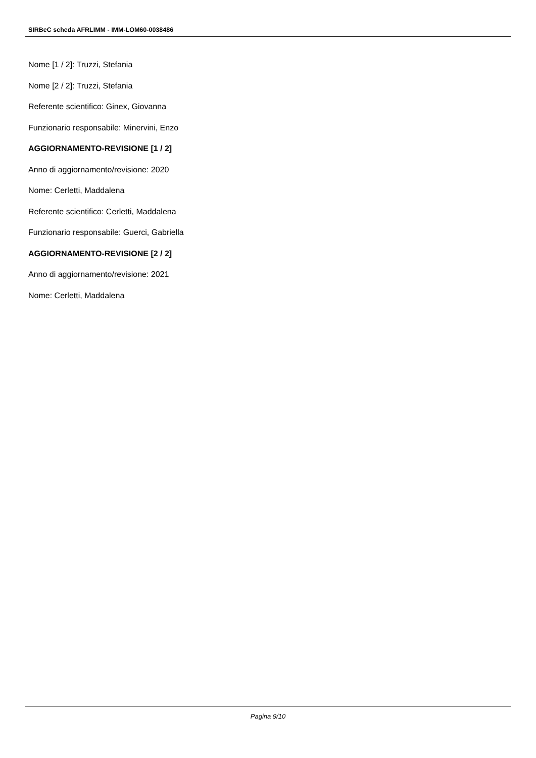SIRBeC scheda AFRLIMM - IMM-LOM60-0038486
Nome [1 / 2]: Truzzi, Stefania
Nome [2 / 2]: Truzzi, Stefania
Referente scientifico: Ginex, Giovanna
Funzionario responsabile: Minervini, Enzo
AGGIORNAMENTO-REVISIONE [1 / 2]
Anno di aggiornamento/revisione: 2020
Nome: Cerletti, Maddalena
Referente scientifico: Cerletti, Maddalena
Funzionario responsabile: Guerci, Gabriella
AGGIORNAMENTO-REVISIONE [2 / 2]
Anno di aggiornamento/revisione: 2021
Nome: Cerletti, Maddalena
Pagina 9/10